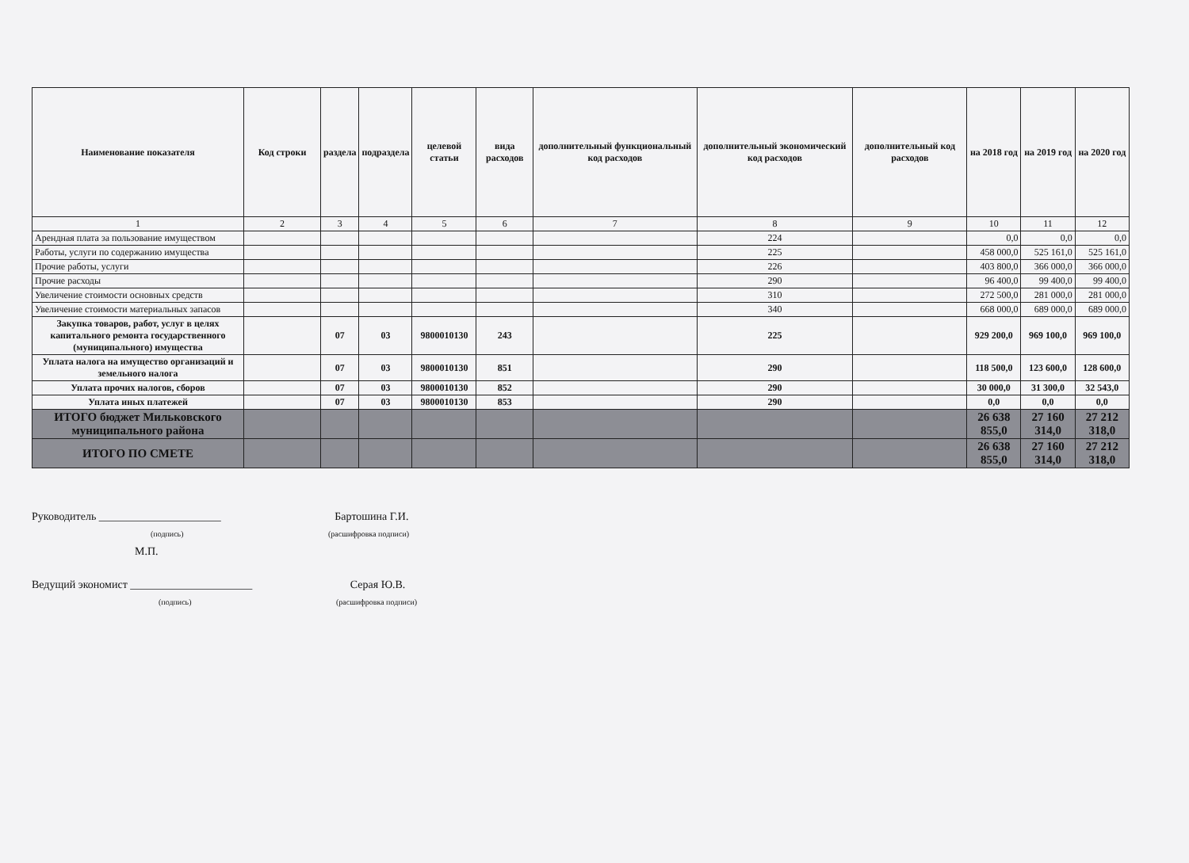| Наименование показателя | Код строки | раздела | подраздела | целевой статьи | вида расходов | дополнительный функциональный код расходов | дополнительный экономический код расходов | дополнительный код расходов | на 2018 год | на 2019 год | на 2020 год |
| --- | --- | --- | --- | --- | --- | --- | --- | --- | --- | --- | --- |
| 1 | 2 | 3 | 4 | 5 | 6 | 7 | 8 | 9 | 10 | 11 | 12 |
| Арендная плата за пользование имуществом | | | | | | | 224 | | 0,0 | 0,0 | 0,0 |
| Работы, услуги по содержанию имущества | | | | | | | 225 | | 458 000,0 | 525 161,0 | 525 161,0 |
| Прочие работы, услуги | | | | | | | 226 | | 403 800,0 | 366 000,0 | 366 000,0 |
| Прочие расходы | | | | | | | 290 | | 96 400,0 | 99 400,0 | 99 400,0 |
| Увеличение стоимости основных средств | | | | | | | 310 | | 272 500,0 | 281 000,0 | 281 000,0 |
| Увеличение стоимости материальных запасов | | | | | | | 340 | | 668 000,0 | 689 000,0 | 689 000,0 |
| Закупка товаров, работ, услуг в целях капитального ремонта государственного (муниципального) имущества | | 07 | 03 | 9800010130 | 243 | | 225 | | 929 200,0 | 969 100,0 | 969 100,0 |
| Уплата налога на имущество организаций и земельного налога | | 07 | 03 | 9800010130 | 851 | | 290 | | 118 500,0 | 123 600,0 | 128 600,0 |
| Уплата прочих налогов, сборов | | 07 | 03 | 9800010130 | 852 | | 290 | | 30 000,0 | 31 300,0 | 32 543,0 |
| Уплата иных платежей | | 07 | 03 | 9800010130 | 853 | | 290 | | 0,0 | 0,0 | 0,0 |
| ИТОГО бюджет Мильковского муниципального района | | | | | | | | | 26 638 855,0 | 27 160 314,0 | 27 212 318,0 |
| ИТОГО ПО СМЕТЕ | | | | | | | | | 26 638 855,0 | 27 160 314,0 | 27 212 318,0 |
Руководитель ______________________ Бартошина Г.И.
(подпись) (расшифровка подписи)
М.П.
Ведущий экономист ______________________ Серая Ю.В.
(подпись) (расшифровка подписи)